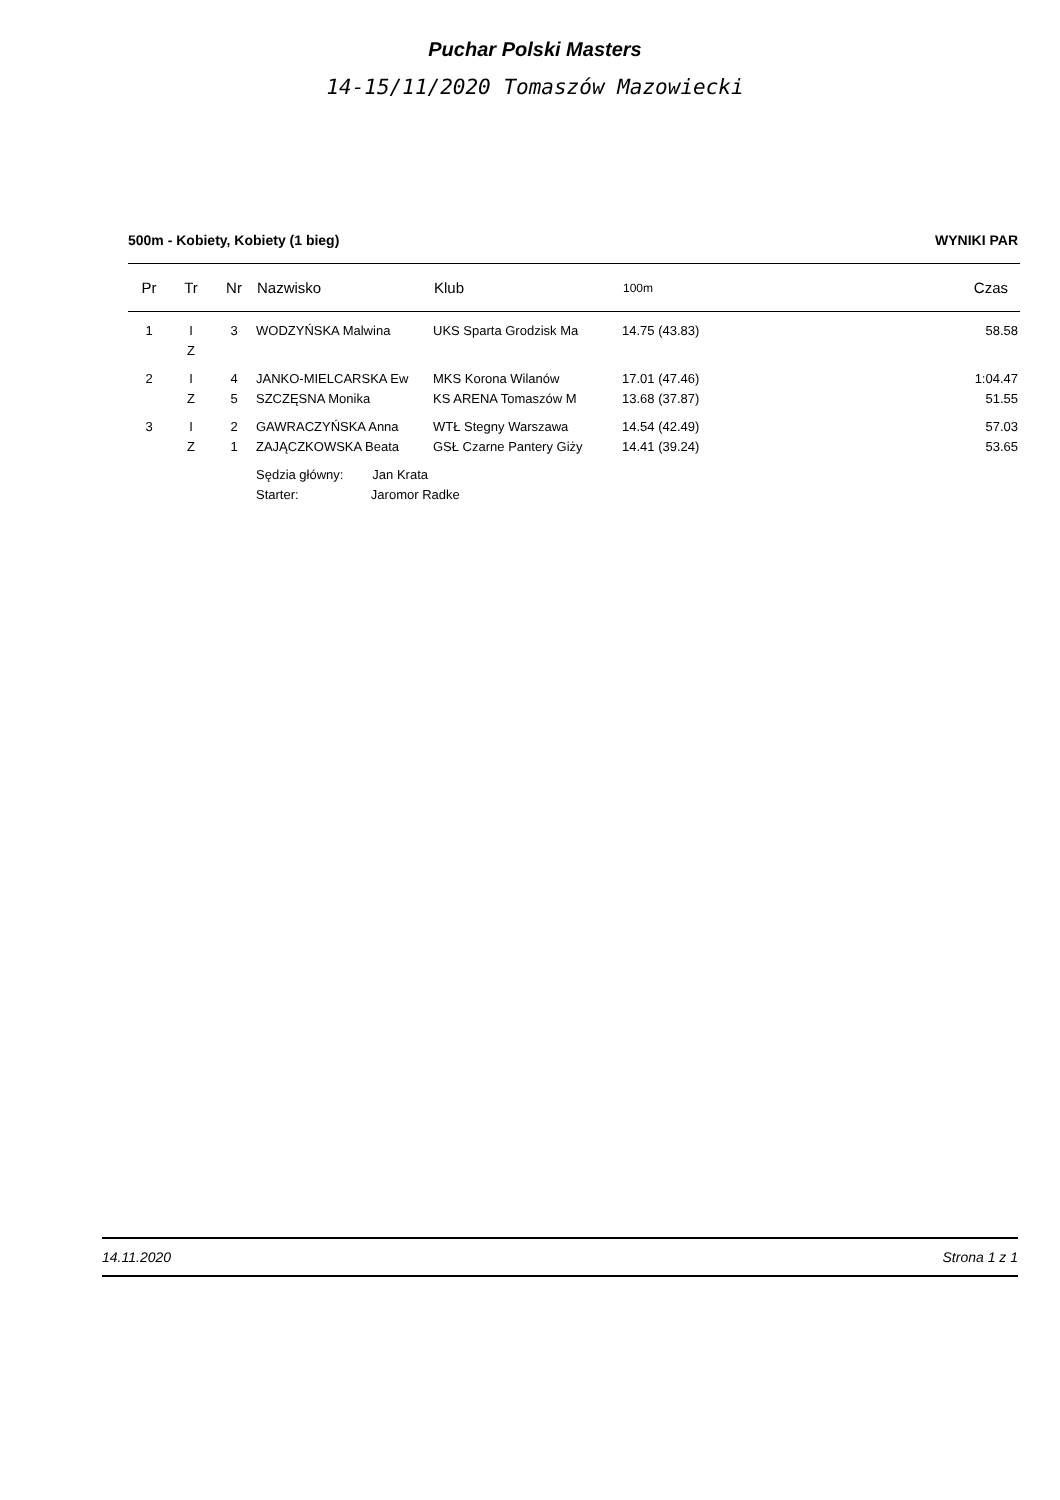Puchar Polski Masters
14-15/11/2020 Tomaszów Mazowiecki
500m - Kobiety, Kobiety (1 bieg) WYNIKI PAR
| Pr | Tr | Nr | Nazwisko | Klub | 100m | Czas |
| --- | --- | --- | --- | --- | --- | --- |
| 1 | I | 3 | WODZYŃSKA Malwina | UKS Sparta Grodzisk Ma | 14.75 (43.83) | 58.58 |
| | Z | | | | | |
| 2 | I | 4 | JANKO-MIELCARSKA Ew | MKS Korona Wilanów | 17.01 (47.46) | 1:04.47 |
| | Z | 5 | SZCZĘSNA Monika | KS ARENA Tomaszów M | 13.68 (37.87) | 51.55 |
| 3 | I | 2 | GAWRACZYŃSKA Anna | WTŁ Stegny Warszawa | 14.54 (42.49) | 57.03 |
| | Z | 1 | ZAJĄCZKOWSKA Beata | GSŁ Czarne Pantery Giży | 14.41 (39.24) | 53.65 |
| | | | Sędzia główny: Jan Krata | | | |
| | | | Starter: Jaromor Radke | | | |
14.11.2020 Strona 1 z 1